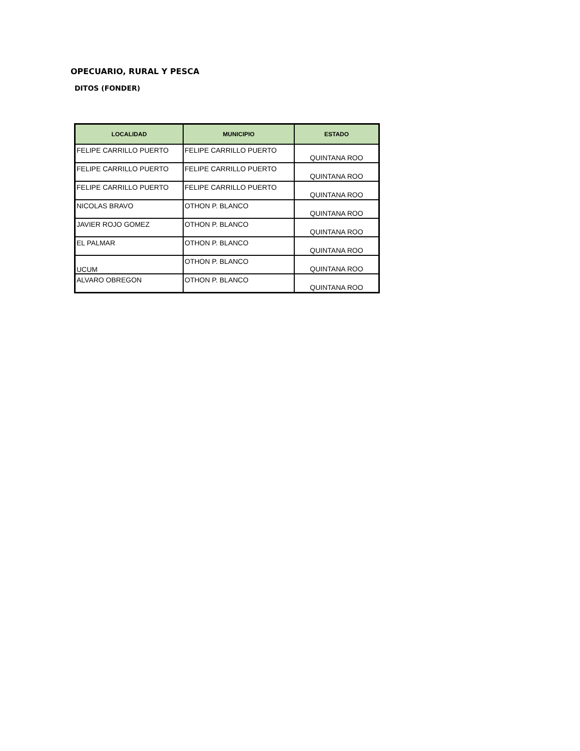OPECUARIO, RURAL Y PESCA
DITOS (FONDER)
| LOCALIDAD | MUNICIPIO | ESTADO |
| --- | --- | --- |
| FELIPE CARRILLO PUERTO | FELIPE CARRILLO PUERTO | QUINTANA ROO |
| FELIPE CARRILLO PUERTO | FELIPE CARRILLO PUERTO | QUINTANA ROO |
| FELIPE CARRILLO PUERTO | FELIPE CARRILLO PUERTO | QUINTANA ROO |
| NICOLAS BRAVO | OTHON P. BLANCO | QUINTANA ROO |
| JAVIER ROJO GOMEZ | OTHON P. BLANCO | QUINTANA ROO |
| EL PALMAR | OTHON P. BLANCO | QUINTANA ROO |
| UCUM | OTHON P. BLANCO | QUINTANA ROO |
| ALVARO OBREGON | OTHON P. BLANCO | QUINTANA ROO |